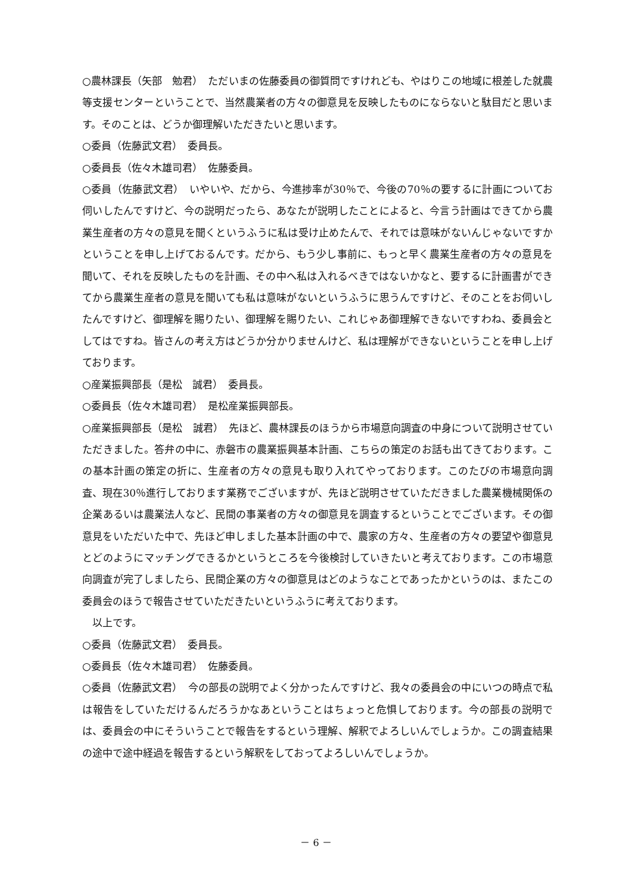○農林課長（矢部　勉君）　ただいまの佐藤委員の御質問ですけれども、やはりこの地域に根差した就農等支援センターということで、当然農業者の方々の御意見を反映したものにならないと駄目だと思います。そのことは、どうか御理解いただきたいと思います。
○委員（佐藤武文君）　委員長。
○委員長（佐々木雄司君）　佐藤委員。
○委員（佐藤武文君）　いやいや、だから、今進捗率が30％で、今後の70％の要するに計画についてお伺いしたんですけど、今の説明だったら、あなたが説明したことによると、今言う計画はできてから農業生産者の方々の意見を聞くというふうに私は受け止めたんで、それでは意味がないんじゃないですかということを申し上げておるんです。だから、もう少し事前に、もっと早く農業生産者の方々の意見を聞いて、それを反映したものを計画、その中へ私は入れるべきではないかなと、要するに計画書ができてから農業生産者の意見を聞いても私は意味がないというふうに思うんですけど、そのことをお伺いしたんですけど、御理解を賜りたい、御理解を賜りたい、これじゃあ御理解できないですわね、委員会としてはですね。皆さんの考え方はどうか分かりませんけど、私は理解ができないということを申し上げております。
○産業振興部長（是松　誠君）　委員長。
○委員長（佐々木雄司君）　是松産業振興部長。
○産業振興部長（是松　誠君）　先ほど、農林課長のほうから市場意向調査の中身について説明させていただきました。答弁の中に、赤磐市の農業振興基本計画、こちらの策定のお話も出てきております。この基本計画の策定の折に、生産者の方々の意見も取り入れてやっております。このたびの市場意向調査、現在30％進行しております業務でございますが、先ほど説明させていただきました農業機械関係の企業あるいは農業法人など、民間の事業者の方々の御意見を調査するということでございます。その御意見をいただいた中で、先ほど申しました基本計画の中で、農家の方々、生産者の方々の要望や御意見とどのようにマッチングできるかというところを今後検討していきたいと考えております。この市場意向調査が完了しましたら、民間企業の方々の御意見はどのようなことであったかというのは、またこの委員会のほうで報告させていただきたいというふうに考えております。
　以上です。
○委員（佐藤武文君）　委員長。
○委員長（佐々木雄司君）　佐藤委員。
○委員（佐藤武文君）　今の部長の説明でよく分かったんですけど、我々の委員会の中にいつの時点で私は報告をしていただけるんだろうかなあということはちょっと危惧しております。今の部長の説明では、委員会の中にそういうことで報告をするという理解、解釈でよろしいんでしょうか。この調査結果の途中で途中経過を報告するという解釈をしておってよろしいんでしょうか。
－ 6 －